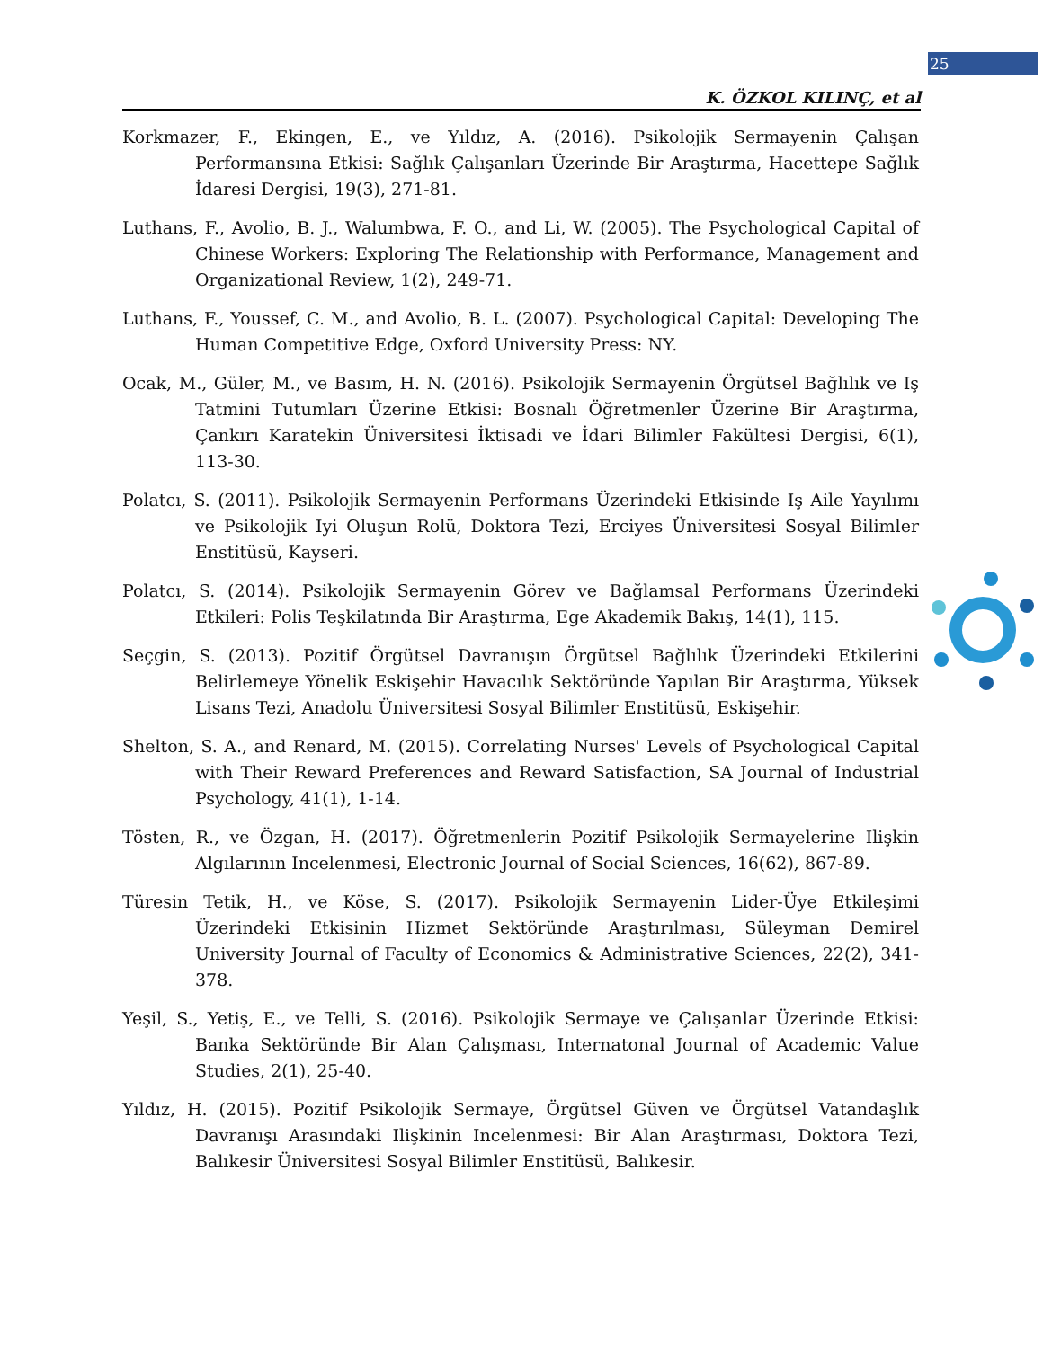25
K. ÖZKOL KILINÇ, et al
Korkmazer, F., Ekingen, E., ve Yıldız, A. (2016). Psikolojik Sermayenin Çalışan Performansına Etkisi: Sağlık Çalışanları Üzerinde Bir Araştırma, Hacettepe Sağlık İdaresi Dergisi, 19(3), 271-81.
Luthans, F., Avolio, B. J., Walumbwa, F. O., and Li, W. (2005). The Psychological Capital of Chinese Workers: Exploring The Relationship with Performance, Management and Organizational Review, 1(2), 249-71.
Luthans, F., Youssef, C. M., and Avolio, B. L. (2007). Psychological Capital: Developing The Human Competitive Edge, Oxford University Press: NY.
Ocak, M., Güler, M., ve Basım, H. N. (2016). Psikolojik Sermayenin Örgütsel Bağlılık ve Iş Tatmini Tutumları Üzerine Etkisi: Bosnalı Öğretmenler Üzerine Bir Araştırma, Çankırı Karatekin Üniversitesi İktisadi ve İdari Bilimler Fakültesi Dergisi, 6(1), 113-30.
Polatcı, S. (2011). Psikolojik Sermayenin Performans Üzerindeki Etkisinde Iş Aile Yayılımı ve Psikolojik Iyi Oluşun Rolü, Doktora Tezi, Erciyes Üniversitesi Sosyal Bilimler Enstitüsü, Kayseri.
Polatcı, S. (2014). Psikolojik Sermayenin Görev ve Bağlamsal Performans Üzerindeki Etkileri: Polis Teşkilatında Bir Araştırma, Ege Akademik Bakış, 14(1), 115.
Seçgin, S. (2013). Pozitif Örgütsel Davranışın Örgütsel Bağlılık Üzerindeki Etkilerini Belirlemeye Yönelik Eskişehir Havacılık Sektöründe Yapılan Bir Araştırma, Yüksek Lisans Tezi, Anadolu Üniversitesi Sosyal Bilimler Enstitüsü, Eskişehir.
Shelton, S. A., and Renard, M. (2015). Correlating Nurses' Levels of Psychological Capital with Their Reward Preferences and Reward Satisfaction, SA Journal of Industrial Psychology, 41(1), 1-14.
Tösten, R., ve Özgan, H. (2017). Öğretmenlerin Pozitif Psikolojik Sermayelerine Ilişkin Algılarının Incelenmesi, Electronic Journal of Social Sciences, 16(62), 867-89.
Türesin Tetik, H., ve Köse, S. (2017). Psikolojik Sermayenin Lider-Üye Etkileşimi Üzerindeki Etkisinin Hizmet Sektöründe Araştırılması, Süleyman Demirel University Journal of Faculty of Economics & Administrative Sciences, 22(2), 341-378.
Yeşil, S., Yetiş, E., ve Telli, S. (2016). Psikolojik Sermaye ve Çalışanlar Üzerinde Etkisi: Banka Sektöründe Bir Alan Çalışması, Internatonal Journal of Academic Value Studies, 2(1), 25-40.
Yıldız, H. (2015). Pozitif Psikolojik Sermaye, Örgütsel Güven ve Örgütsel Vatandaşlık Davranışı Arasındaki Ilişkinin Incelenmesi: Bir Alan Araştırması, Doktora Tezi, Balıkesir Üniversitesi Sosyal Bilimler Enstitüsü, Balıkesir.